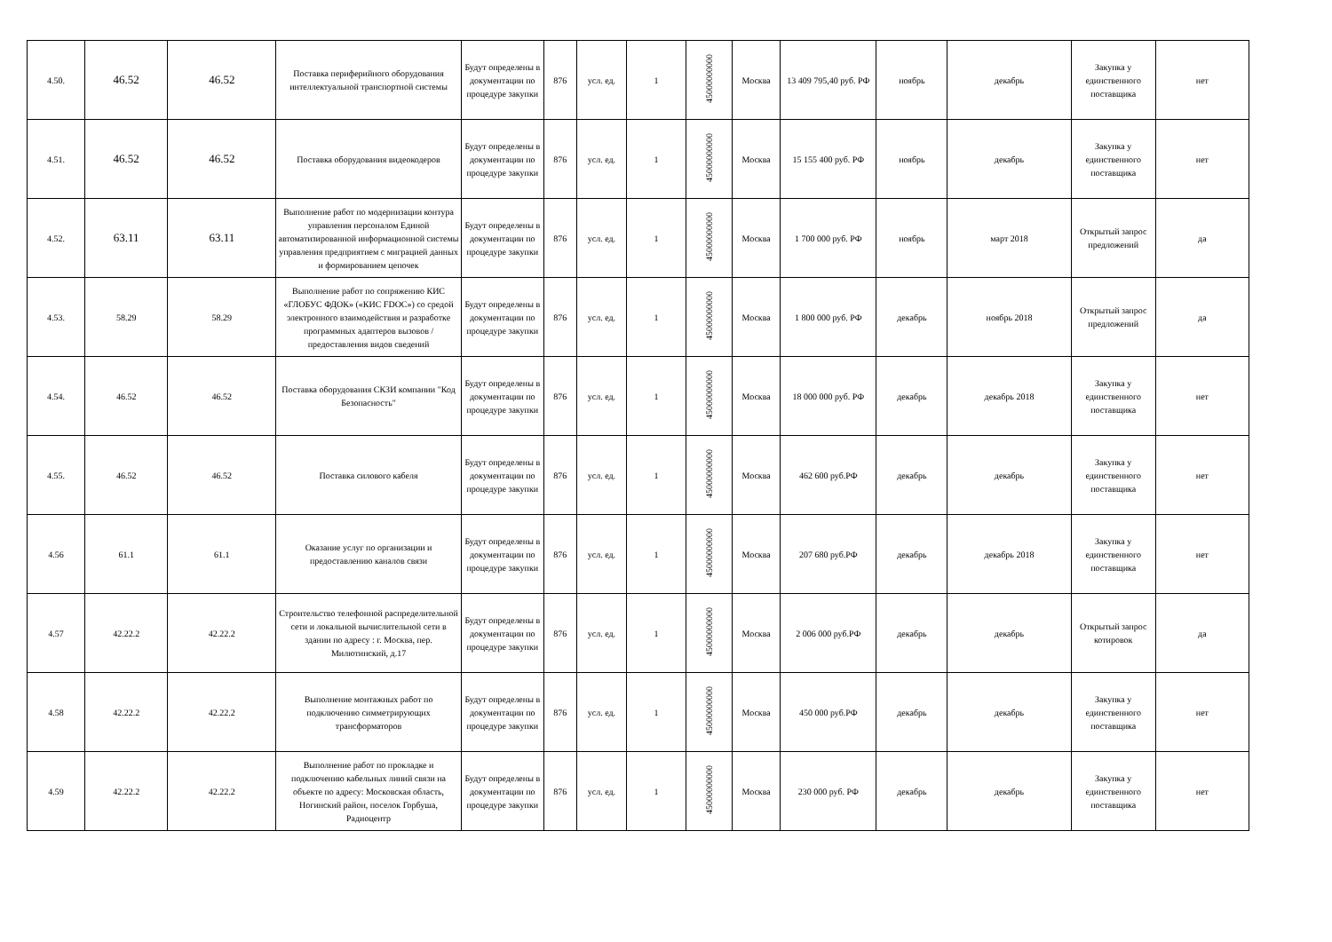| 4.50. | 46.52 | 46.52 | Поставка периферийного оборудования интеллектуальной транспортной системы | Будут определены в документации по процедуре закупки | 876 | усл. ед. | 1 | 45000000000 | Москва | 13 409 795,40 руб. РФ | ноябрь | декабрь | Закупка у единственного поставщика | нет |
| 4.51. | 46.52 | 46.52 | Поставка оборудования видеокодеров | Будут определены в документации по процедуре закупки | 876 | усл. ед. | 1 | 45000000000 | Москва | 15 155 400 руб. РФ | ноябрь | декабрь | Закупка у единственного поставщика | нет |
| 4.52. | 63.11 | 63.11 | Выполнение работ по модернизации контура управления персоналом Единой автоматизированной информационной системы управления предприятием с миграцией данных и формированием цепочек | Будут определены в документации по процедуре закупки | 876 | усл. ед. | 1 | 45000000000 | Москва | 1 700 000 руб. РФ | ноябрь | март 2018 | Открытый запрос предложений | да |
| 4.53. | 58.29 | 58.29 | Выполнение работ по сопряжению КИС «ГЛОБУС ФДОК» («КИС FDOC») со средой электронного взаимодействия и разработке программных адаптеров вызовов / предоставления видов сведений | Будут определены в документации по процедуре закупки | 876 | усл. ед. | 1 | 45000000000 | Москва | 1 800 000 руб. РФ | декабрь | ноябрь 2018 | Открытый запрос предложений | да |
| 4.54. | 46.52 | 46.52 | Поставка оборудования СКЗИ компании "Код Безопасность" | Будут определены в документации по процедуре закупки | 876 | усл. ед. | 1 | 45000000000 | Москва | 18 000 000 руб. РФ | декабрь | декабрь 2018 | Закупка у единственного поставщика | нет |
| 4.55. | 46.52 | 46.52 | Поставка силового кабеля | Будут определены в документации по процедуре закупки | 876 | усл. ед. | 1 | 45000000000 | Москва | 462 600 руб.РФ | декабрь | декабрь | Закупка у единственного поставщика | нет |
| 4.56 | 61.1 | 61.1 | Оказание услуг по организации и предоставлению каналов связи | Будут определены в документации по процедуре закупки | 876 | усл. ед. | 1 | 45000000000 | Москва | 207 680 руб.РФ | декабрь | декабрь 2018 | Закупка у единственного поставщика | нет |
| 4.57 | 42.22.2 | 42.22.2 | Строительство телефонной распределительной сети и локальной вычислительной сети в здании по адресу : г. Москва, пер. Милютинский, д.17 | Будут определены в документации по процедуре закупки | 876 | усл. ед. | 1 | 45000000000 | Москва | 2 006 000 руб.РФ | декабрь | декабрь | Открытый запрос котировок | да |
| 4.58 | 42.22.2 | 42.22.2 | Выполнение монтажных работ по подключению симметрирующих трансформаторов | Будут определены в документации по процедуре закупки | 876 | усл. ед. | 1 | 45000000000 | Москва | 450 000 руб.РФ | декабрь | декабрь | Закупка у единственного поставщика | нет |
| 4.59 | 42.22.2 | 42.22.2 | Выполнение работ по прокладке и подключению кабельных линий связи на объекте по адресу: Московская область, Ногинский район, поселок Горбуша, Радиоцентр | Будут определены в документации по процедуре закупки | 876 | усл. ед. | 1 | 45000000000 | Москва | 230 000 руб. РФ | декабрь | декабрь | Закупка у единственного поставщика | нет |